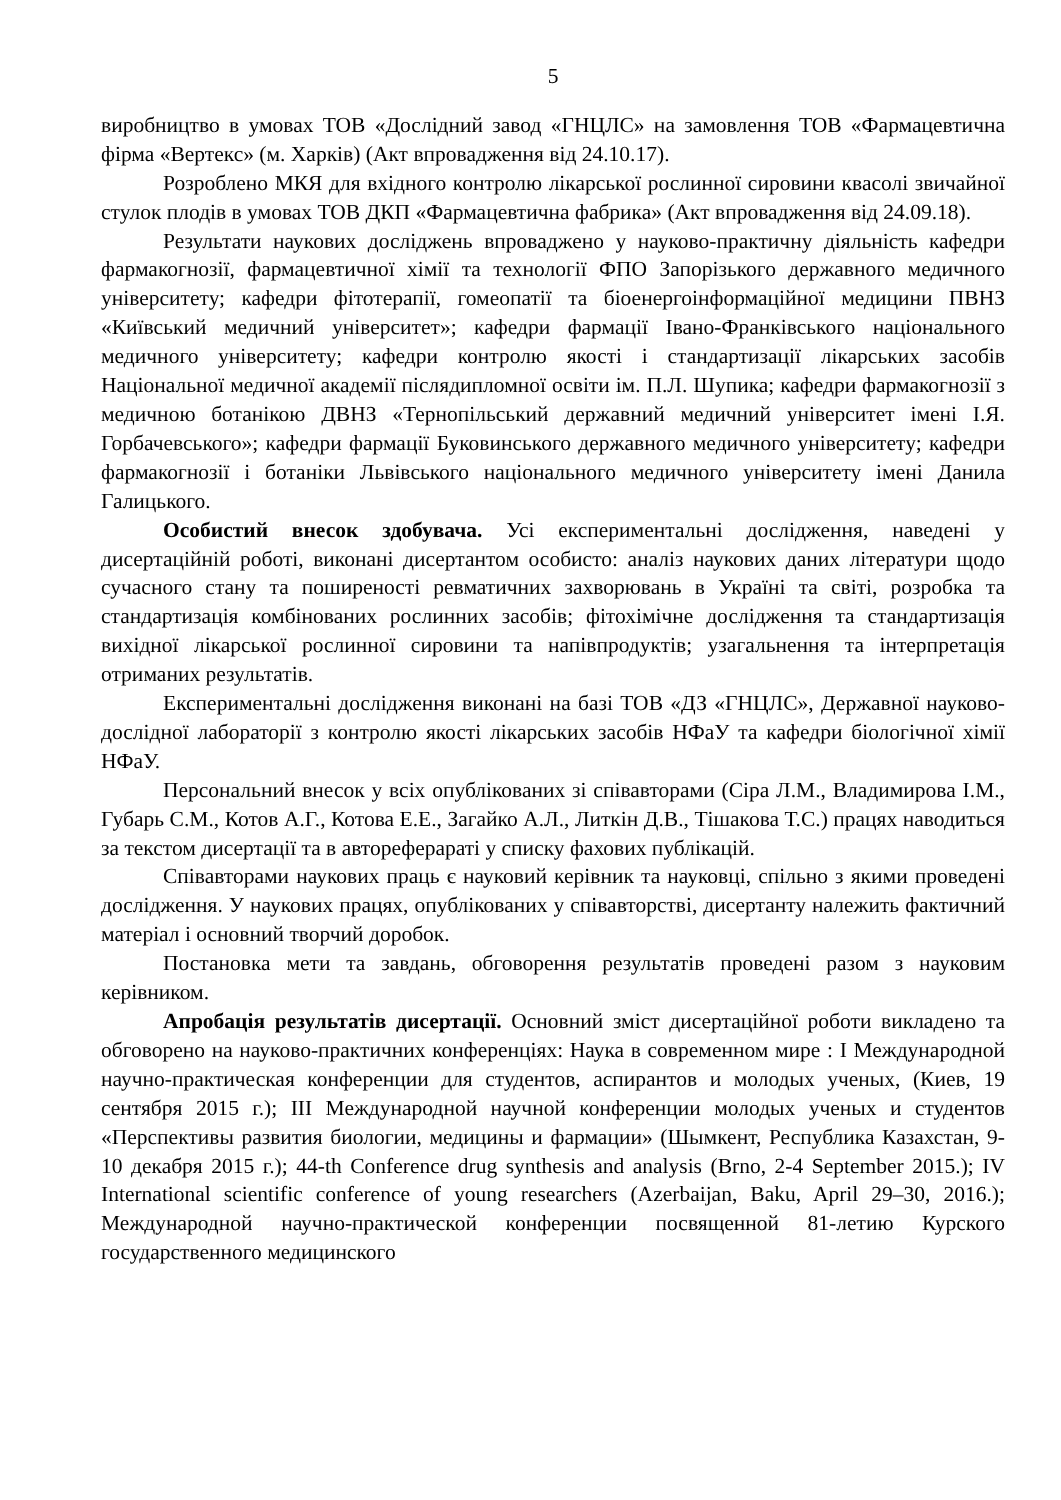5
виробництво в умовах ТОВ «Дослідний завод «ГНЦЛС» на замовлення ТОВ «Фармацевтична фірма «Вертекс» (м. Харків) (Акт впровадження від 24.10.17).
Розроблено МКЯ для вхідного контролю лікарської рослинної сировини квасолі звичайної стулок плодів в умовах ТОВ ДКП «Фармацевтична фабрика» (Акт впровадження від 24.09.18).
Результати наукових досліджень впроваджено у науково-практичну діяльність кафедри фармакогнозії, фармацевтичної хімії та технології ФПО Запорізького державного медичного університету; кафедри фітотерапії, гомеопатії та біоенергоінформаційної медицини ПВНЗ «Київський медичний університет»; кафедри фармації Івано-Франківського національного медичного університету; кафедри контролю якості і стандартизації лікарських засобів Національної медичної академії післядипломної освіти ім. П.Л. Шупика; кафедри фармакогнозії з медичною ботанікою ДВНЗ «Тернопільський державний медичний університет імені І.Я. Горбачевського»; кафедри фармації Буковинського державного медичного університету; кафедри фармакогнозії і ботаніки Львівського національного медичного університету імені Данила Галицького.
Особистий внесок здобувача. Усі експериментальні дослідження, наведені у дисертаційній роботі, виконані дисертантом особисто: аналіз наукових даних літератури щодо сучасного стану та поширеності ревматичних захворювань в Україні та світі, розробка та стандартизація комбінованих рослинних засобів; фітохімічне дослідження та стандартизація вихідної лікарської рослинної сировини та напівпродуктів; узагальнення та інтерпретація отриманих результатів.
Експериментальні дослідження виконані на базі ТОВ «ДЗ «ГНЦЛС», Державної науково-дослідної лабораторії з контролю якості лікарських засобів НФаУ та кафедри біологічної хімії НФаУ.
Персональний внесок у всіх опублікованих зі співавторами (Сіра Л.М., Владимирова І.М., Губарь С.М., Котов А.Г., Котова Е.Е., Загайко А.Л., Литкін Д.В., Тішакова Т.С.) працях наводиться за текстом дисертації та в автореферараті у списку фахових публікацій.
Співавторами наукових праць є науковий керівник та науковці, спільно з якими проведені дослідження. У наукових працях, опублікованих у співавторстві, дисертанту належить фактичний матеріал і основний творчий доробок.
Постановка мети та завдань, обговорення результатів проведені разом з науковим керівником.
Апробація результатів дисертації. Основний зміст дисертаційної роботи викладено та обговорено на науково-практичних конференціях: Наука в современном мире : I Международной научно-практическая конференции для студентов, аспирантов и молодых ученых, (Киев, 19 сентября 2015 г.); III Международной научной конференции молодых ученых и студентов «Перспективы развития биологии, медицины и фармации» (Шымкент, Республика Казахстан, 9-10 декабря 2015 г.); 44-th Conference drug synthesis and analysis (Brno, 2-4 September 2015.); IV International scientific conference of young researchers (Azerbaijan, Baku, April 29–30, 2016.); Международной научно-практической конференции посвященной 81-летию Курского государственного медицинского